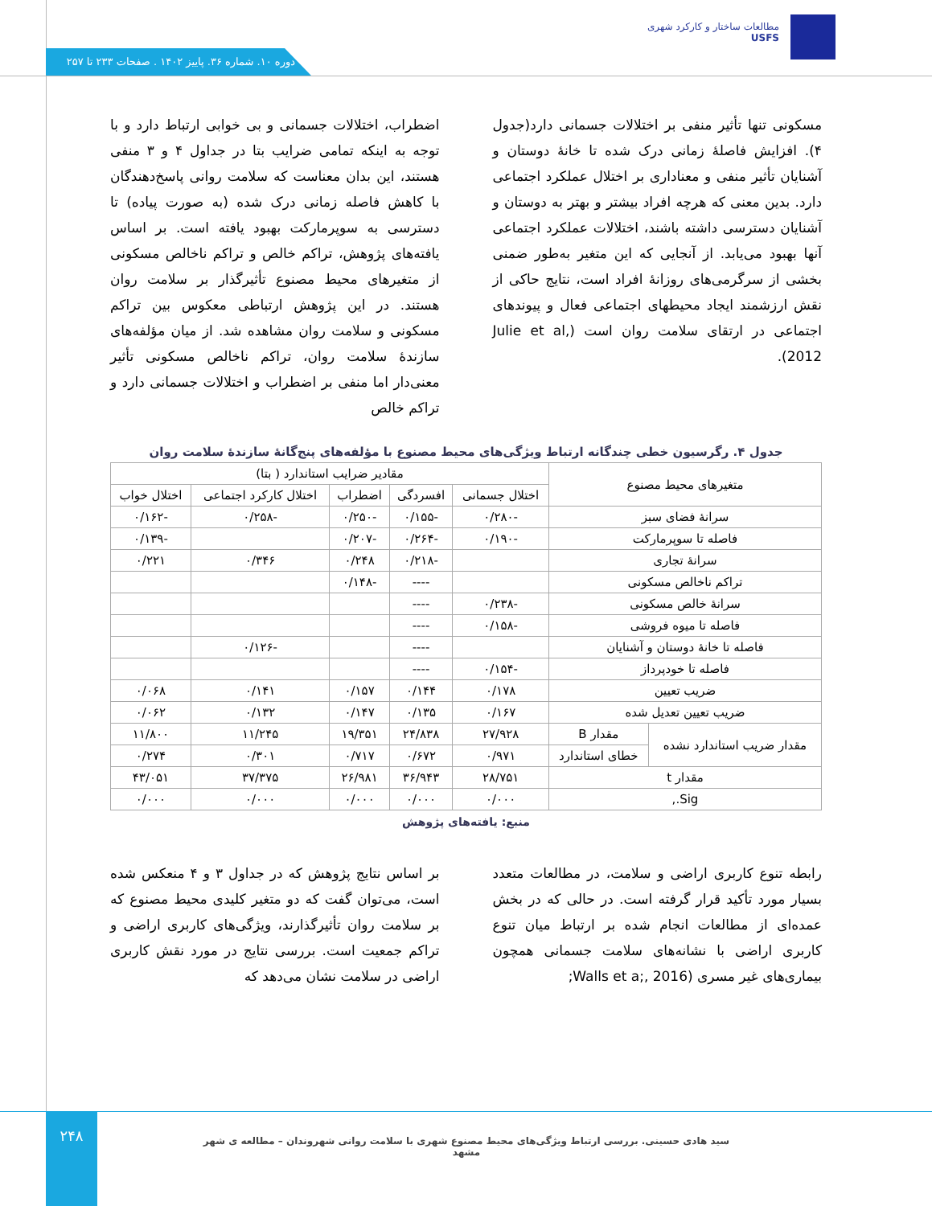مطالعات ساختار و کارکرد شهری
USFS
دوره ۱۰. شماره ۳۶. پاییز ۱۴۰۲ . صفحات ۲۳۳ تا ۲۵۷
اضطراب، اختلالات جسمانی و بی خوابی ارتباط دارد و با توجه به اینکه تمامی ضرایب بتا در جداول ۴ و ۳ منفی هستند، این بدان معناست که سلامت روانی پاسخ‌دهندگان با کاهش فاصله زمانی درک شده (به صورت پیاده) تا دسترسی به سوپرمارکت بهبود یافته است. بر اساس یافته‌های پژوهش، تراکم خالص و تراکم ناخالص مسکونی از متغیرهای محیط مصنوع تأثیرگذار بر سلامت روان هستند. در این پژوهش ارتباطی معکوس بین تراکم مسکونی و سلامت روان مشاهده شد. از میان مؤلفه‌های سازندۀ سلامت روان، تراکم ناخالص مسکونی تأثیر معنی‌دار اما منفی بر اضطراب و اختلالات جسمانی دارد و تراکم خالص
مسکونی تنها تأثیر منفی بر اختلالات جسمانی دارد(جدول ۴). افزایش فاصلۀ زمانی درک شده تا خانۀ دوستان و آشنایان تأثیر منفی و معناداری بر اختلال عملکرد اجتماعی دارد. بدین معنی که هرچه افراد بیشتر و بهتر به دوستان و آشنایان دسترسی داشته باشند، اختلالات عملکرد اجتماعی آنها بهبود می‌یابد. از آنجایی که این متغیر به‌طور ضمنی بخشی از سرگرمی‌های روزانۀ افراد است، نتایج حاکی از نقش ارزشمند ایجاد محیطهای اجتماعی فعال و پیوندهای اجتماعی در ارتقای سلامت روان است (Julie et al, 2012).
جدول ۴. رگرسیون خطی چندگانه ارتباط ویژگی‌های محیط مصنوع با مؤلفه‌های پنج‌گانۀ سازندۀ سلامت روان
| متغیرهای محیط مصنوع | | مقادیر ضرایب استاندارد ( بتا) | | | | |
| --- | --- | --- | --- | --- | --- | --- |
| | | اختلال جسمانی | افسردگی | اضطراب | اختلال کارکرد اجتماعی | اختلال خواب |
| سرانۀ فضای سبز | | -۰/۲۸۰ | -۰/۱۵۵ | -۰/۲۵۰ | -۰/۲۵۸ | -۰/۱۶۲ |
| فاصله تا سوپرمارکت | | -۰/۱۹۰ | -۰/۲۶۴ | -۰/۲۰۷ | | -۰/۱۳۹ |
| سرانۀ تجاری | | | -۰/۲۱۸ | ۰/۲۴۸ | ۰/۳۴۶ | ۰/۲۲۱ |
| تراکم ناخالص مسکونی | | | ---- | -۰/۱۴۸ | | |
| سرانۀ خالص مسکونی | | -۰/۲۳۸ | ---- | | | |
| فاصله تا میوه فروشی | | -۰/۱۵۸ | ---- | | | |
| فاصله تا خانۀ دوستان و آشنایان | | | ---- | | -۰/۱۲۶ | |
| فاصله تا خودپرداز | | -۰/۱۵۴ | ---- | | | |
| ضریب تعیین | | ۰/۱۷۸ | ۰/۱۴۴ | ۰/۱۵۷ | ۰/۱۴۱ | ۰/۰۶۸ |
| ضریب تعیین تعدیل شده | | ۰/۱۶۷ | ۰/۱۳۵ | ۰/۱۴۷ | ۰/۱۳۲ | ۰/۰۶۲ |
| مقدار ضریب استاندارد نشده | مقدار B | ۲۷/۹۲۸ | ۲۴/۸۳۸ | ۱۹/۳۵۱ | ۱۱/۲۴۵ | ۱۱/۸۰۰ |
| | خطای استاندارد | ۰/۹۷۱ | ۰/۶۷۲ | ۰/۷۱۷ | ۰/۳۰۱ | ۰/۲۷۴ |
| مقدار t | | ۲۸/۷۵۱ | ۳۶/۹۴۳ | ۲۶/۹۸۱ | ۳۷/۳۷۵ | ۴۳/۰۵۱ |
| Sig., | | ۰/۰۰۰ | ۰/۰۰۰ | ۰/۰۰۰ | ۰/۰۰۰ | ۰/۰۰۰ |
منبع: یافته‌های پژوهش
بر اساس نتایج پژوهش که در جداول ۳ و ۴ منعکس شده است، می‌توان گفت که دو متغیر کلیدی محیط مصنوع که بر سلامت روان تأثیرگذارند، ویژگی‌های کاربری اراضی و تراکم جمعیت است. بررسی نتایج در مورد نقش کاربری اراضی در سلامت نشان می‌دهد که
رابطه تنوع کاربری اراضی و سلامت، در مطالعات متعدد بسیار مورد تأکید قرار گرفته است. در حالی که در بخش عمده‌ای از مطالعات انجام شده بر ارتباط میان تنوع کاربری اراضی با نشانه‌های سلامت جسمانی همچون بیماری‌های غیر مسری (Walls et a;, 2016;
۲۴۸
سید هادی حسینی. بررسی ارتباط ویژگی‌های محیط مصنوع شهری با سلامت روانی شهروندان – مطالعه ی شهر مشهد